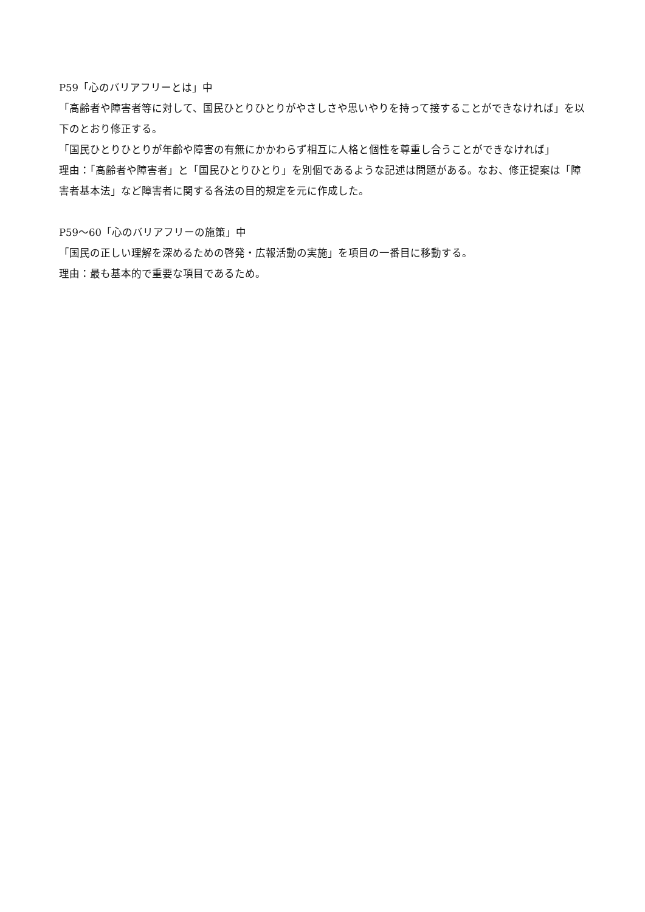P59「心のバリアフリーとは」中
「高齢者や障害者等に対して、国民ひとりひとりがやさしさや思いやりを持って接することができなければ」を以下のとおり修正する。
「国民ひとりひとりが年齢や障害の有無にかかわらず相互に人格と個性を尊重し合うことができなければ」
理由：「高齢者や障害者」と「国民ひとりひとり」を別個であるような記述は問題がある。なお、修正提案は「障害者基本法」など障害者に関する各法の目的規定を元に作成した。
P59～60「心のバリアフリーの施策」中
「国民の正しい理解を深めるための啓発・広報活動の実施」を項目の一番目に移動する。
理由：最も基本的で重要な項目であるため。